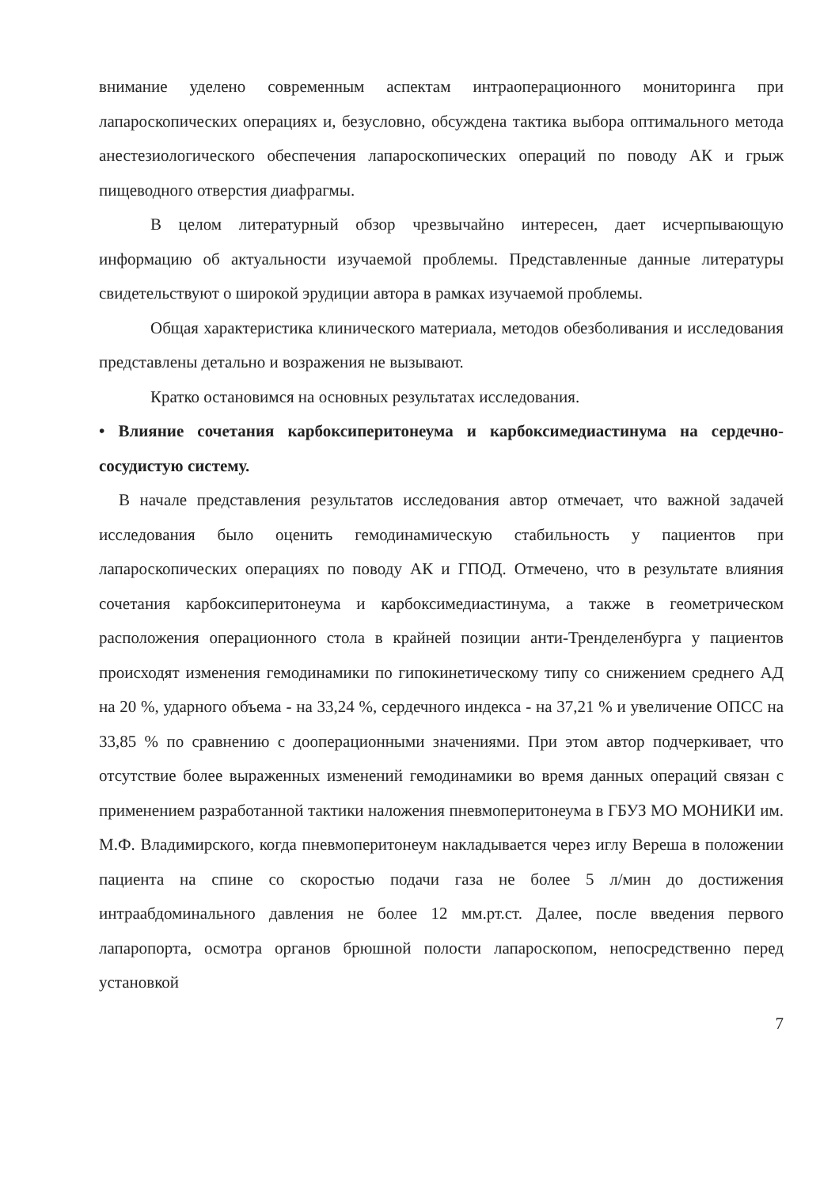внимание уделено современным аспектам интраоперационного мониторинга при лапароскопических операциях и, безусловно, обсуждена тактика выбора оптимального метода анестезиологического обеспечения лапароскопических операций по поводу АК и грыж пищеводного отверстия диафрагмы.
В целом литературный обзор чрезвычайно интересен, дает исчерпывающую информацию об актуальности изучаемой проблемы. Представленные данные литературы свидетельствуют о широкой эрудиции автора в рамках изучаемой проблемы.
Общая характеристика клинического материала, методов обезболивания и исследования представлены детально и возражения не вызывают.
Кратко остановимся на основных результатах исследования.
• Влияние сочетания карбоксиперитонеума и карбоксимедиастинума на сердечно-сосудистую систему.
В начале представления результатов исследования автор отмечает, что важной задачей исследования было оценить гемодинамическую стабильность у пациентов при лапароскопических операциях по поводу АК и ГПОД. Отмечено, что в результате влияния сочетания карбоксиперитонеума и карбоксимедиастинума, а также в геометрическом расположения операционного стола в крайней позиции анти-Тренделенбурга у пациентов происходят изменения гемодинамики по гипокинетическому типу со снижением среднего АД на 20 %, ударного объема - на 33,24 %, сердечного индекса - на 37,21 % и увеличение ОПСС на 33,85 % по сравнению с дооперационными значениями. При этом автор подчеркивает, что отсутствие более выраженных изменений гемодинамики во время данных операций связан с применением разработанной тактики наложения пневмоперитонеума в ГБУЗ МО МОНИКИ им. М.Ф. Владимирского, когда пневмоперитонеум накладывается через иглу Вереша в положении пациента на спине со скоростью подачи газа не более 5 л/мин до достижения интраабдоминального давления не более 12 мм.рт.ст. Далее, после введения первого лапаропорта, осмотра органов брюшной полости лапароскопом, непосредственно перед установкой
7